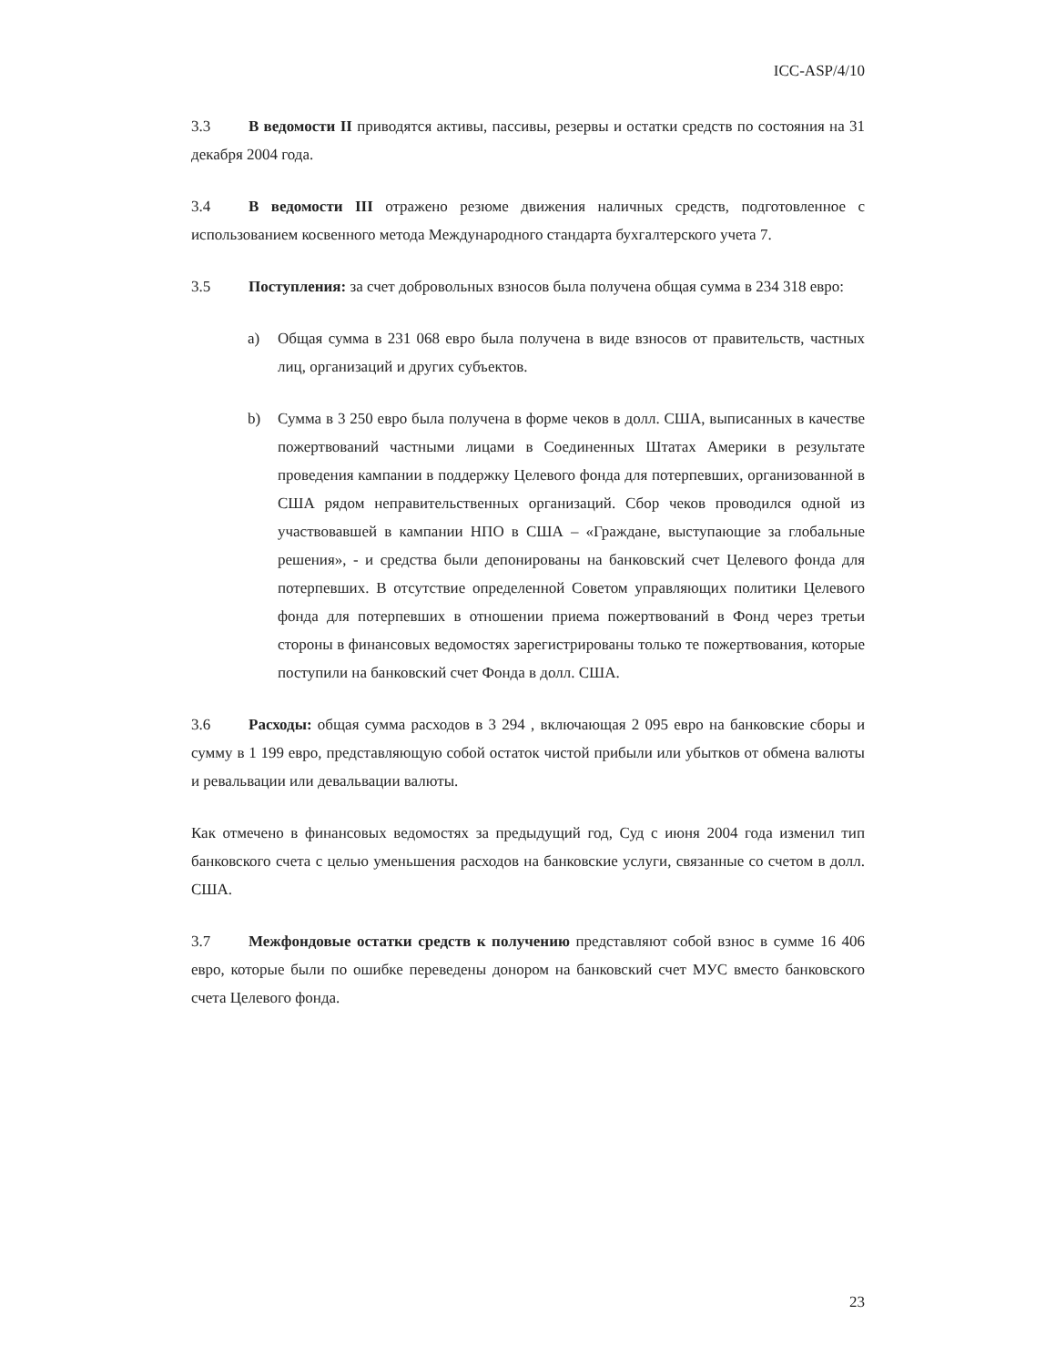ICC-ASP/4/10
3.3 В ведомости II приводятся активы, пассивы, резервы и остатки средств по состояния на 31 декабря 2004 года.
3.4 В ведомости III отражено резюме движения наличных средств, подготовленное с использованием косвенного метода Международного стандарта бухгалтерского учета 7.
3.5 Поступления: за счет добровольных взносов была получена общая сумма в 234 318 евро:
a) Общая сумма в 231 068 евро была получена в виде взносов от правительств, частных лиц, организаций и других субъектов.
b) Сумма в 3 250 евро была получена в форме чеков в долл. США, выписанных в качестве пожертвований частными лицами в Соединенных Штатах Америки в результате проведения кампании в поддержку Целевого фонда для потерпевших, организованной в США рядом неправительственных организаций. Сбор чеков проводился одной из участвовавшей в кампании НПО в США – «Граждане, выступающие за глобальные решения», - и средства были депонированы на банковский счет Целевого фонда для потерпевших. В отсутствие определенной Советом управляющих политики Целевого фонда для потерпевших в отношении приема пожертвований в Фонд через третьи стороны в финансовых ведомостях зарегистрированы только те пожертвования, которые поступили на банковский счет Фонда в долл. США.
3.6 Расходы: общая сумма расходов в 3 294 , включающая 2 095 евро на банковские сборы и сумму в 1 199 евро, представляющую собой остаток чистой прибыли или убытков от обмена валюты и ревальвации или девальвации валюты.
Как отмечено в финансовых ведомостях за предыдущий год, Суд с июня 2004 года изменил тип банковского счета с целью уменьшения расходов на банковские услуги, связанные со счетом в долл. США.
3.7 Межфондовые остатки средств к получению представляют собой взнос в сумме 16 406 евро, которые были по ошибке переведены донором на банковский счет МУС вместо банковского счета Целевого фонда.
23